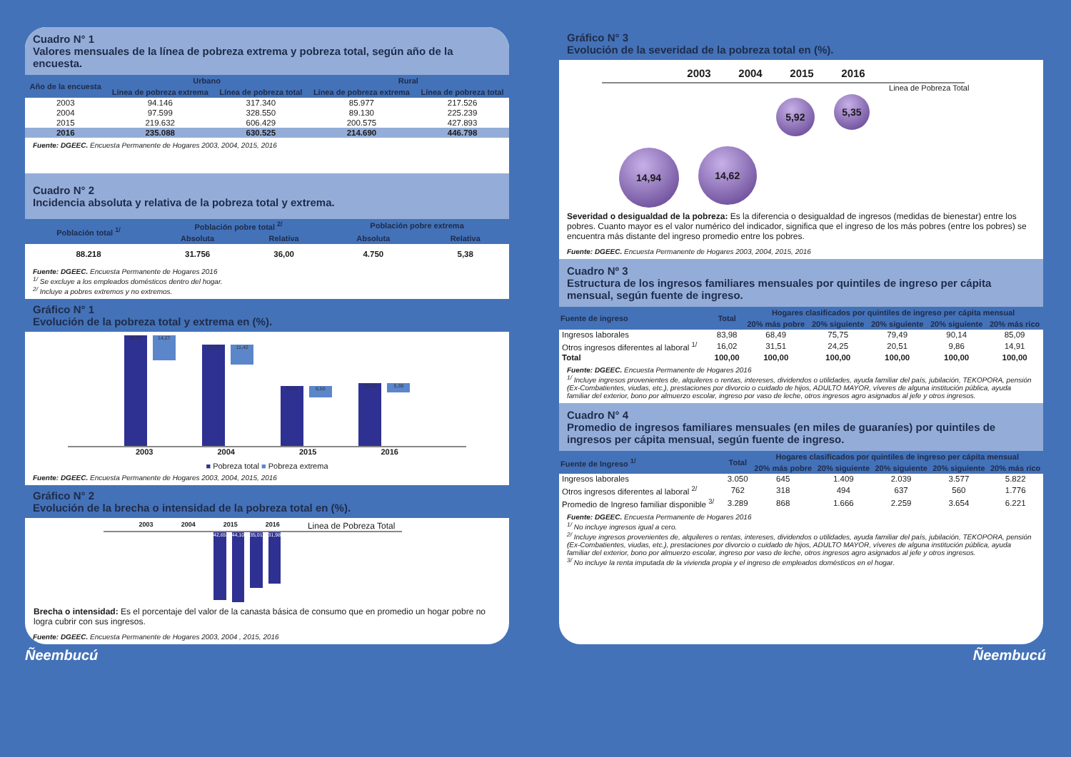Cuadro N° 1
Valores mensuales de la línea de pobreza extrema y pobreza total, según año de la encuesta.
| Año de la encuesta | Urbano | | Rural | |
| --- | --- | --- | --- | --- |
| | Línea de pobreza extrema | Línea de pobreza total | Línea de pobreza extrema | Línea de pobreza total |
| 2003 | 94.146 | 317.340 | 85.977 | 217.526 |
| 2004 | 97.599 | 328.550 | 89.130 | 225.239 |
| 2015 | 219.632 | 606.429 | 200.575 | 427.893 |
| 2016 | 235.088 | 630.525 | 214.690 | 446.798 |
Fuente: DGEEC. Encuesta Permanente de Hogares 2003, 2004, 2015, 2016
Cuadro N° 2
Incidencia absoluta y relativa de la pobreza total y extrema.
| Población total <sup>1/</sup> | Población pobre total <sup>2/</sup> | | Población pobre extrema | |
| --- | --- | --- | --- | --- |
| | Absoluta | Relativa | Absoluta | Relativa |
| 88.218 | 31.756 | 36,00 | 4.750 | 5,38 |
Fuente: DGEEC. Encuesta Permanente de Hogares 2016
<sup>1/</sup> Se excluye a los empleados domésticos dentro del hogar.
<sup>2/</sup> Incluye a pobres extremos y no extremos.
Gráfico N° 1
Evolución de la pobreza total y extrema en (%).
63,07 14,27
57,75 11,42
34,26 6,50
36,00 5,38
2003 2004 2015 2016
■ Pobreza total ■ Pobreza extrema
Fuente: DGEEC. Encuesta Permanente de Hogares 2003, 2004, 2015, 2016
Gráfico N° 2
Evolución de la brecha o intensidad de la pobreza total en (%).
2003 2004 2015 2016 Linea de Pobreza Total
42,65 44,10 35,01 31,98
Brecha o intensidad: Es el porcentaje del valor de la canasta básica de consumo que en promedio un hogar pobre no logra cubrir con sus ingresos.
Fuente: DGEEC. Encuesta Permanente de Hogares 2003, 2004 , 2015, 2016
Gráfico N° 3
Evolución de la severidad de la pobreza total en (%).
2003 2004 2015 2016
14,94 14,62 5,92 5,35 Linea de Pobreza Total
Severidad o desigualdad de la pobreza: Es la diferencia o desigualdad de ingresos (medidas de bienestar) entre los pobres. Cuanto mayor es el valor numérico del indicador, significa que el ingreso de los más pobres (entre los pobres) se encuentra más distante del ingreso promedio entre los pobres.
Fuente: DGEEC. Encuesta Permanente de Hogares 2003, 2004, 2015, 2016
Cuadro Nº 3
Estructura de los ingresos familiares mensuales por quintiles de ingreso per cápita mensual, según fuente de ingreso.
| Fuente de ingreso | Total | Hogares clasificados por quintiles de ingreso per cápita mensual | | | | |
| --- | --- | --- | --- | --- | --- | --- |
| | | 20% más pobre | 20% siguiente | 20% siguiente | 20% siguiente | 20% más rico |
| Ingresos laborales | 83,98 | 68,49 | 75,75 | 79,49 | 90,14 | 85,09 |
| Otros ingresos diferentes al laboral <sup>1/</sup> | 16,02 | 31,51 | 24,25 | 20,51 | 9,86 | 14,91 |
| Total | 100,00 | 100,00 | 100,00 | 100,00 | 100,00 | 100,00 |
Fuente: DGEEC. Encuesta Permanente de Hogares 2016
<sup>1/</sup> Incluye ingresos provenientes de, alquileres o rentas, intereses, dividendos o utilidades, ayuda familiar del país, jubilación, TEKOPORA, pensión (Ex-Combatientes, viudas, etc.), prestaciones por divorcio o cuidado de hijos, ADULTO MAYOR, víveres de alguna institución pública, ayuda familiar del exterior, bono por almuerzo escolar, ingreso por vaso de leche, otros ingresos agro asignados al jefe y otros ingresos.
Cuadro N° 4
Promedio de ingresos familiares mensuales (en miles de guaraníes) por quintiles de ingresos per cápita mensual, según fuente de ingreso.
| Fuente de Ingreso <sup>1/</sup> | Total | Hogares clasificados por quintiles de ingreso per cápita mensual | | | | |
| --- | --- | --- | --- | --- | --- | --- |
| | | 20% más pobre | 20% siguiente | 20% siguiente | 20% siguiente | 20% más rico |
| Ingresos laborales | 3.050 | 645 | 1.409 | 2.039 | 3.577 | 5.822 |
| Otros ingresos diferentes al laboral <sup>2/</sup> | 762 | 318 | 494 | 637 | 560 | 1.776 |
| Promedio de Ingreso familiar disponible <sup>3/</sup> | 3.289 | 868 | 1.666 | 2.259 | 3.654 | 6.221 |
Fuente: DGEEC. Encuesta Permanente de Hogares 2016
<sup>1/</sup> No incluye ingresos igual a cero.
<sup>2/</sup> Incluye ingresos provenientes de, alquileres o rentas, intereses, dividendos o utilidades, ayuda familiar del país, jubilación, TEKOPORA, pensión (Ex-Combatientes, viudas, etc.), prestaciones por divorcio o cuidado de hijos, ADULTO MAYOR, víveres de alguna institución pública, ayuda familiar del exterior, bono por almuerzo escolar, ingreso por vaso de leche, otros ingresos agro asignados al jefe y otros ingresos.
<sup>3/</sup> No incluye la renta imputada de la vivienda propia y el ingreso de empleados domésticos en el hogar.
Ñeembucú Ñeembucú